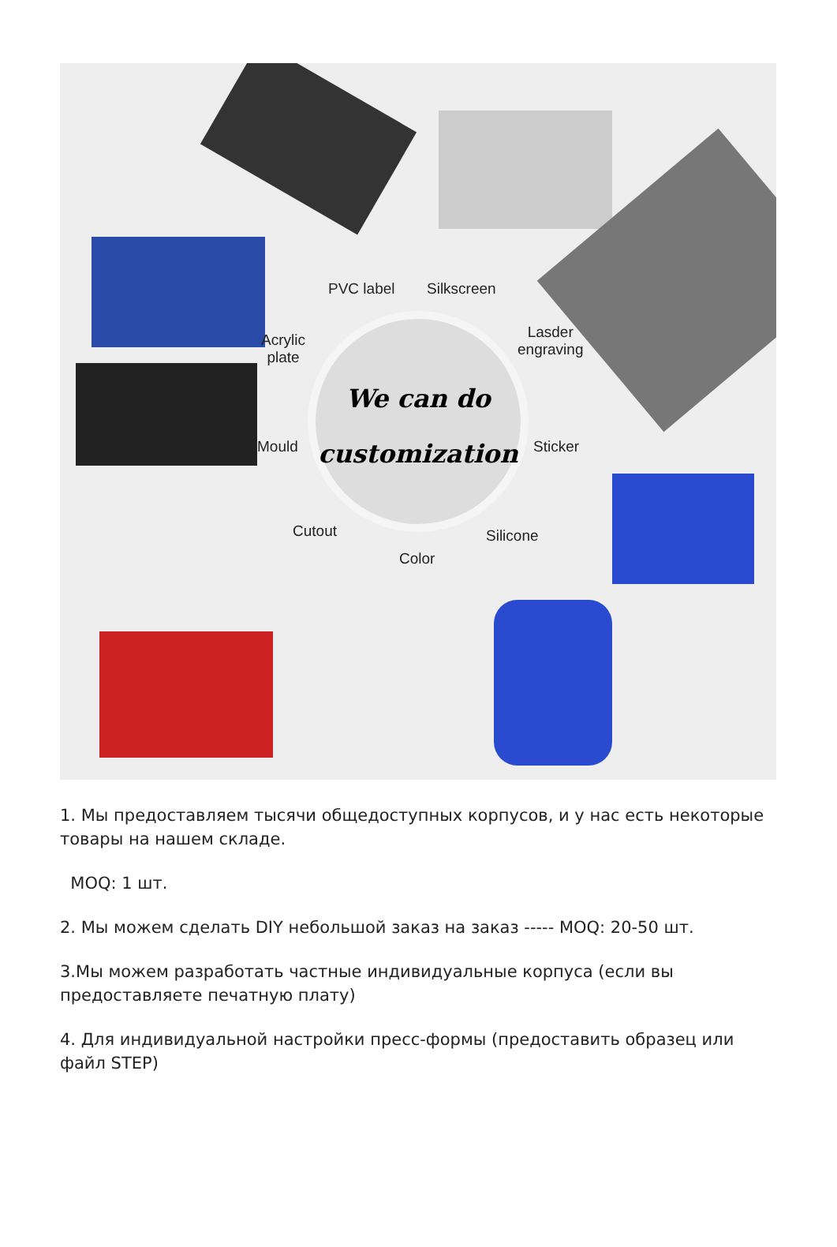PVC label Silkscreen
Lasder
engraving
Acrylic
plate
Mould Sticker
Cutout Silicone
Color
We can do
customization
1. Мы предоставляем тысячи общедоступных корпусов, и у нас есть некоторые товары на нашем складе.
MOQ: 1 шт.
2. Мы можем сделать DIY небольшой заказ на заказ ----- MOQ: 20-50 шт.
3.Мы можем разработать частные индивидуальные корпуса (если вы предоставляете печатную плату)
4. Для индивидуальной настройки пресс-формы (предоставить образец или файл STEP)